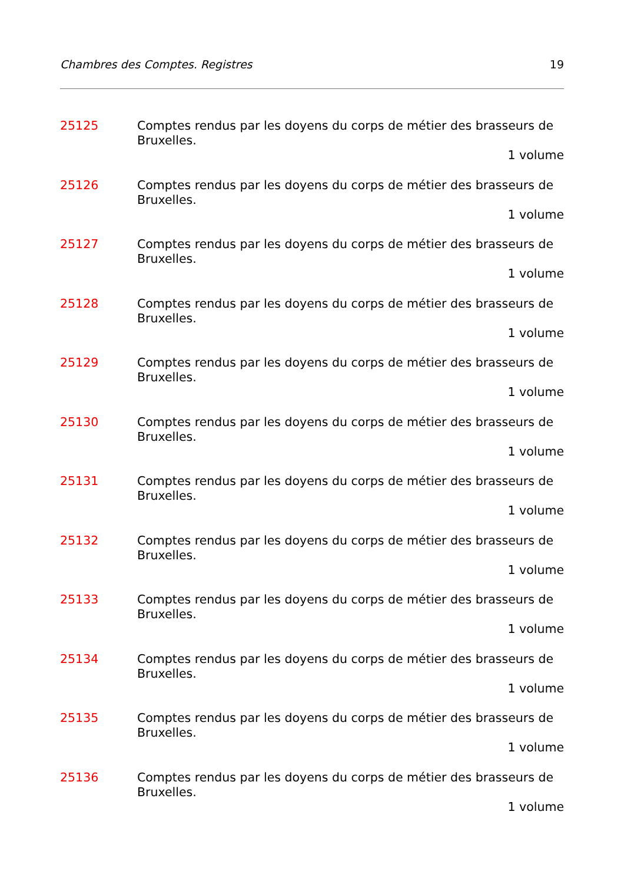Chambres des Comptes. Registres 19
25125 Comptes rendus par les doyens du corps de métier des brasseurs de Bruxelles.
1 volume
25126 Comptes rendus par les doyens du corps de métier des brasseurs de Bruxelles.
1 volume
25127 Comptes rendus par les doyens du corps de métier des brasseurs de Bruxelles.
1 volume
25128 Comptes rendus par les doyens du corps de métier des brasseurs de Bruxelles.
1 volume
25129 Comptes rendus par les doyens du corps de métier des brasseurs de Bruxelles.
1 volume
25130 Comptes rendus par les doyens du corps de métier des brasseurs de Bruxelles.
1 volume
25131 Comptes rendus par les doyens du corps de métier des brasseurs de Bruxelles.
1 volume
25132 Comptes rendus par les doyens du corps de métier des brasseurs de Bruxelles.
1 volume
25133 Comptes rendus par les doyens du corps de métier des brasseurs de Bruxelles.
1 volume
25134 Comptes rendus par les doyens du corps de métier des brasseurs de Bruxelles.
1 volume
25135 Comptes rendus par les doyens du corps de métier des brasseurs de Bruxelles.
1 volume
25136 Comptes rendus par les doyens du corps de métier des brasseurs de Bruxelles.
1 volume